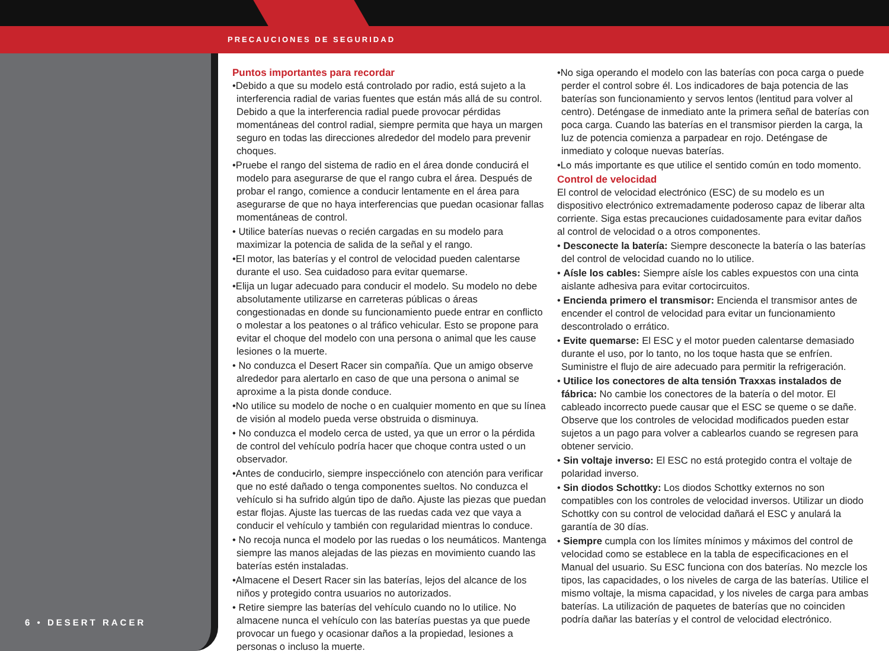PRECAUCIONES DE SEGURIDAD
6 • DESERT RACER
Puntos importantes para recordar
•Debido a que su modelo está controlado por radio, está sujeto a la interferencia radial de varias fuentes que están más allá de su control. Debido a que la interferencia radial puede provocar pérdidas momentáneas del control radial, siempre permita que haya un margen seguro en todas las direcciones alrededor del modelo para prevenir choques.
•Pruebe el rango del sistema de radio en el área donde conducirá el modelo para asegurarse de que el rango cubra el área. Después de probar el rango, comience a conducir lentamente en el área para asegurarse de que no haya interferencias que puedan ocasionar fallas momentáneas de control.
• Utilice baterías nuevas o recién cargadas en su modelo para maximizar la potencia de salida de la señal y el rango.
•El motor, las baterías y el control de velocidad pueden calentarse durante el uso. Sea cuidadoso para evitar quemarse.
•Elija un lugar adecuado para conducir el modelo. Su modelo no debe absolutamente utilizarse en carreteras públicas o áreas congestionadas en donde su funcionamiento puede entrar en conflicto o molestar a los peatones o al tráfico vehicular. Esto se propone para evitar el choque del modelo con una persona o animal que les cause lesiones o la muerte.
• No conduzca el Desert Racer sin compañía. Que un amigo observe alrededor para alertarlo en caso de que una persona o animal se aproxime a la pista donde conduce.
•No utilice su modelo de noche o en cualquier momento en que su línea de visión al modelo pueda verse obstruida o disminuya.
• No conduzca el modelo cerca de usted, ya que un error o la pérdida de control del vehículo podría hacer que choque contra usted o un observador.
•Antes de conducirlo, siempre inspecciónelo con atención para verificar que no esté dañado o tenga componentes sueltos. No conduzca el vehículo si ha sufrido algún tipo de daño. Ajuste las piezas que puedan estar flojas. Ajuste las tuercas de las ruedas cada vez que vaya a conducir el vehículo y también con regularidad mientras lo conduce.
• No recoja nunca el modelo por las ruedas o los neumáticos. Mantenga siempre las manos alejadas de las piezas en movimiento cuando las baterías estén instaladas.
•Almacene el Desert Racer sin las baterías, lejos del alcance de los niños y protegido contra usuarios no autorizados.
• Retire siempre las baterías del vehículo cuando no lo utilice. No almacene nunca el vehículo con las baterías puestas ya que puede provocar un fuego y ocasionar daños a la propiedad, lesiones a personas o incluso la muerte.
•No siga operando el modelo con las baterías con poca carga o puede perder el control sobre él. Los indicadores de baja potencia de las baterías son funcionamiento y servos lentos (lentitud para volver al centro). Deténgase de inmediato ante la primera señal de baterías con poca carga. Cuando las baterías en el transmisor pierden la carga, la luz de potencia comienza a parpadear en rojo. Deténgase de inmediato y coloque nuevas baterías.
•Lo más importante es que utilice el sentido común en todo momento.
Control de velocidad
El control de velocidad electrónico (ESC) de su modelo es un dispositivo electrónico extremadamente poderoso capaz de liberar alta corriente. Siga estas precauciones cuidadosamente para evitar daños al control de velocidad o a otros componentes.
• Desconecte la batería: Siempre desconecte la batería o las baterías del control de velocidad cuando no lo utilice.
• Aísle los cables: Siempre aísle los cables expuestos con una cinta aislante adhesiva para evitar cortocircuitos.
• Encienda primero el transmisor: Encienda el transmisor antes de encender el control de velocidad para evitar un funcionamiento descontrolado o errático.
• Evite quemarse: El ESC y el motor pueden calentarse demasiado durante el uso, por lo tanto, no los toque hasta que se enfríen. Suministre el flujo de aire adecuado para permitir la refrigeración.
• Utilice los conectores de alta tensión Traxxas instalados de fábrica: No cambie los conectores de la batería o del motor. El cableado incorrecto puede causar que el ESC se queme o se dañe. Observe que los controles de velocidad modificados pueden estar sujetos a un pago para volver a cablearlos cuando se regresen para obtener servicio.
• Sin voltaje inverso: El ESC no está protegido contra el voltaje de polaridad inverso.
• Sin diodos Schottky: Los diodos Schottky externos no son compatibles con los controles de velocidad inversos. Utilizar un diodo Schottky con su control de velocidad dañará el ESC y anulará la garantía de 30 días.
• Siempre cumpla con los límites mínimos y máximos del control de velocidad como se establece en la tabla de especificaciones en el Manual del usuario. Su ESC funciona con dos baterías. No mezcle los tipos, las capacidades, o los niveles de carga de las baterías. Utilice el mismo voltaje, la misma capacidad, y los niveles de carga para ambas baterías. La utilización de paquetes de baterías que no coinciden podría dañar las baterías y el control de velocidad electrónico.